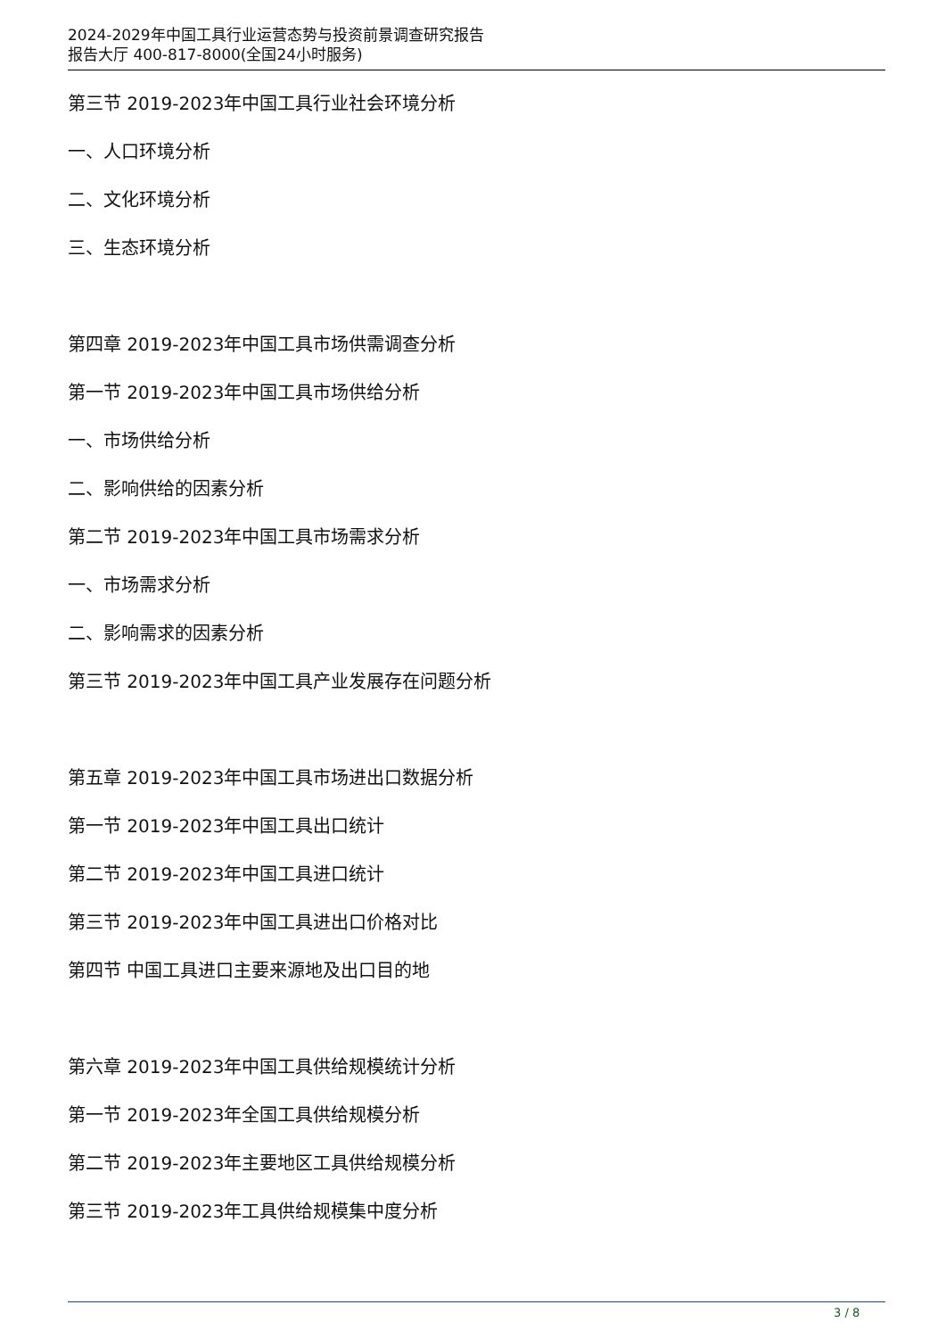2024-2029年中国工具行业运营态势与投资前景调查研究报告
报告大厅 400-817-8000(全国24小时服务)
第三节 2019-2023年中国工具行业社会环境分析
一、人口环境分析
二、文化环境分析
三、生态环境分析
第四章 2019-2023年中国工具市场供需调查分析
第一节 2019-2023年中国工具市场供给分析
一、市场供给分析
二、影响供给的因素分析
第二节 2019-2023年中国工具市场需求分析
一、市场需求分析
二、影响需求的因素分析
第三节 2019-2023年中国工具产业发展存在问题分析
第五章 2019-2023年中国工具市场进出口数据分析
第一节 2019-2023年中国工具出口统计
第二节 2019-2023年中国工具进口统计
第三节 2019-2023年中国工具进出口价格对比
第四节 中国工具进口主要来源地及出口目的地
第六章 2019-2023年中国工具供给规模统计分析
第一节 2019-2023年全国工具供给规模分析
第二节 2019-2023年主要地区工具供给规模分析
第三节 2019-2023年工具供给规模集中度分析
3 / 8